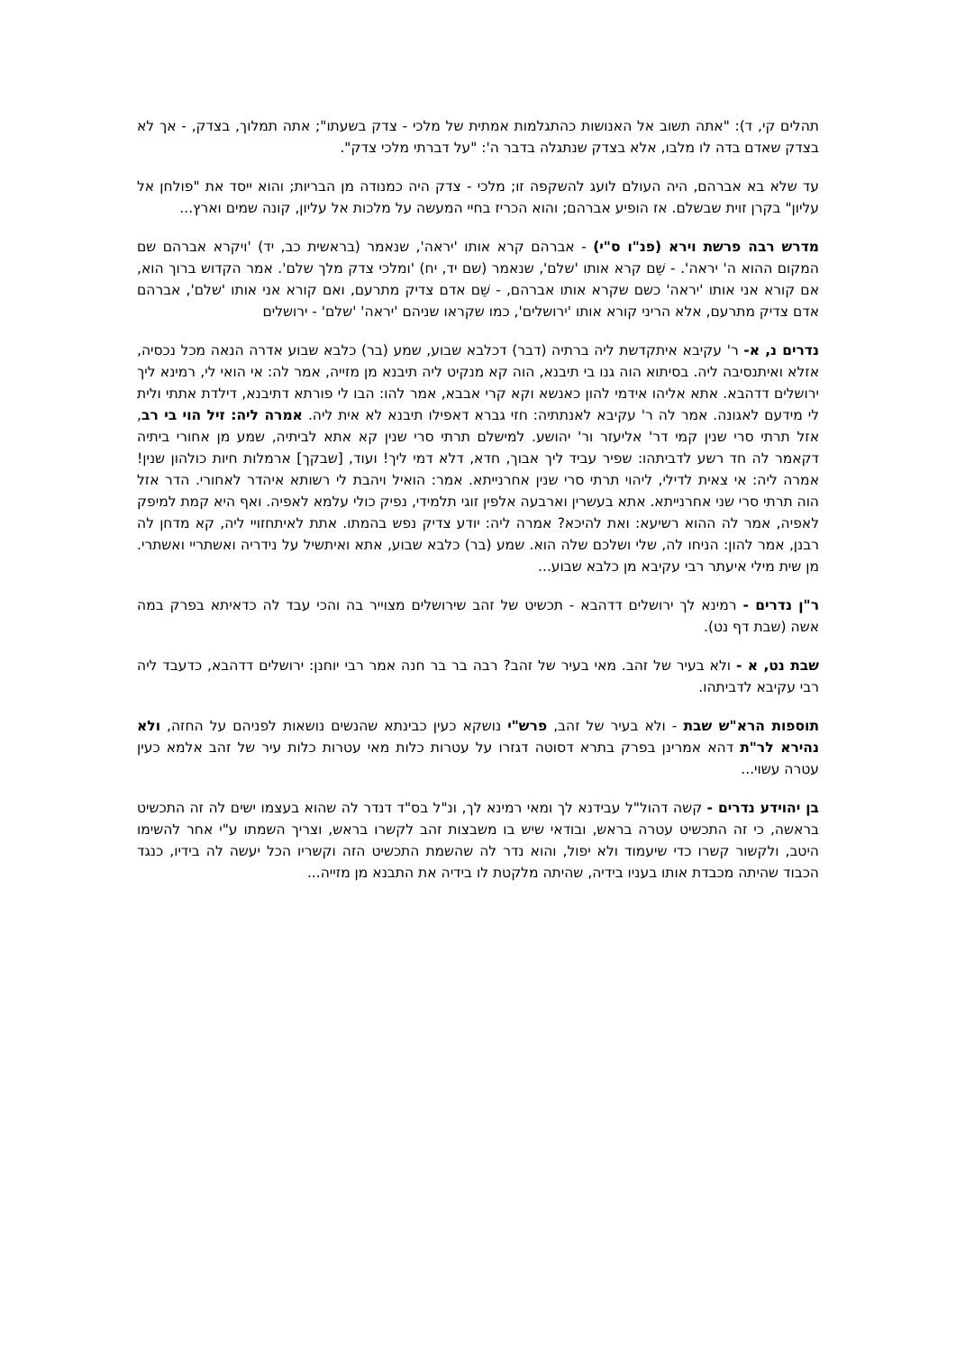תהלים קי, ד): "אתה תשוב אל האנושות כהתגלמות אמתית של מלכי - צדק בשעתו"; אתה תמלוך, בצדק, - אך לא בצדק שאדם בדה לו מלבו, אלא בצדק שנתגלה בדבר ה': "על דברתי מלכי צדק".
עד שלא בא אברהם, היה העולם לועג להשקפה זו; מלכי - צדק היה כמנודה מן הבריות; והוא ייסד את "פולחן אל עליון" בקרן זוית שבשלם. אז הופיע אברהם; והוא הכריז בחיי המעשה על מלכות אל עליון, קונה שמים וארץ...
מדרש רבה פרשת וירא (פנ"ו ס"י) - אברהם קרא אותו 'יראה', שנאמר (בראשית כב, יד) 'ויקרא אברהם שם המקום ההוא ה' יראה'. - שֵׁם קרא אותו 'שלם', שנאמר (שם יד, יח) 'ומלכי צדק מלך שלם'. אמר הקדוש ברוך הוא, אם קורא אני אותו 'יראה' כשם שקרא אותו אברהם, - שֵׁם אדם צדיק מתרעם, ואם קורא אני אותו 'שלם', אברהם אדם צדיק מתרעם, אלא הריני קורא אותו 'ירושלים', כמו שקראו שניהם 'יראה' 'שלם' - ירושלים
נדרים נ, א- ר' עקיבא איתקדשת ליה ברתיה (דבר) דכלבא שבוע, שמע (בר) כלבא שבוע אדרה הנאה מכל נכסיה, אזלא ואיתנסיבה ליה. בסיתוא הוה גנו בי תיבנא, הוה קא מנקיט ליה תיבנא מן מזייה, אמר לה: אי הואי לי, רמינא ליך ירושלים דדהבא. אתא אליהו אידמי להון כאנשא וקא קרי אבבא, אמר להו: הבו לי פורתא דתיבנא, דילדת אתתי ולית לי מידעם לאגונה. אמר לה ר' עקיבא לאנתתיה: חזי גברא דאפילו תיבנא לא אית ליה. אמרה ליה: זיל הוי בי רב, אזל תרתי סרי שנין קמי דר' אליעזר ור' יהושע. למישלם תרתי סרי שנין קא אתא לביתיה, שמע מן אחורי ביתיה דקאמר לה חד רשע לדביתהו: שפיר עביד ליך אבוך, חדא, דלא דמי ליך! ועוד, [שבקך] ארמלות חיות כולהון שנין! אמרה ליה: אי צאית לדילי, ליהוי תרתי סרי שנין אחרנייתא. אמר: הואיל ויהבת לי רשותא איהדר לאחורי. הדר אזל הוה תרתי סרי שני אחרנייתא. אתא בעשרין וארבעה אלפין זוגי תלמידי, נפיק כולי עלמא לאפיה. ואף היא קמת למיפק לאפיה, אמר לה ההוא רשיעא: ואת להיכא? אמרה ליה: יודע צדיק נפש בהמתו. אתת לאיתחזויי ליה, קא מדחן לה רבנן, אמר להון: הניחו לה, שלי ושלכם שלה הוא. שמע (בר) כלבא שבוע, אתא ואיתשיל על נידריה ואשתריי ואשתרי. מן שית מילי איעתר רבי עקיבא מן כלבא שבוע...
ר"ן נדרים - רמינא לך ירושלים דדהבא - תכשיט של זהב שירושלים מצוייר בה והכי עבד לה כדאיתא בפרק במה אשה (שבת דף נט).
שבת נט, א - ולא בעיר של זהב. מאי בעיר של זהב? רבה בר בר חנה אמר רבי יוחנן: ירושלים דדהבא, כדעבד ליה רבי עקיבא לדביתהו.
תוספות הרא"ש שבת - ולא בעיר של זהב, פרש"י נושקא כעין כבינתא שהנשים נושאות לפניהם על החזה, ולא נהירא לר"ת דהא אמרינן בפרק בתרא דסוטה דגזרו על עטרות כלות מאי עטרות כלות עיר של זהב אלמא כעין עטרה עשוי...
בן יהוידע נדרים - קשה דהול"ל עבידנא לך ומאי רמינא לך, ונ"ל בס"ד דנדר לה שהוא בעצמו ישים לה זה התכשיט בראשה, כי זה התכשיט עטרה בראש, ובודאי שיש בו משבצות זהב לקשרו בראש, וצריך השמתו ע"י אחר להשימו היטב, ולקשור קשרו כדי שיעמוד ולא יפול, והוא נדר לה שהשמת התכשיט הזה וקשריו הכל יעשה לה בידיו, כנגד הכבוד שהיתה מכבדת אותו בעניו בידיה, שהיתה מלקטת לו בידיה את התבנא מן מזייה...